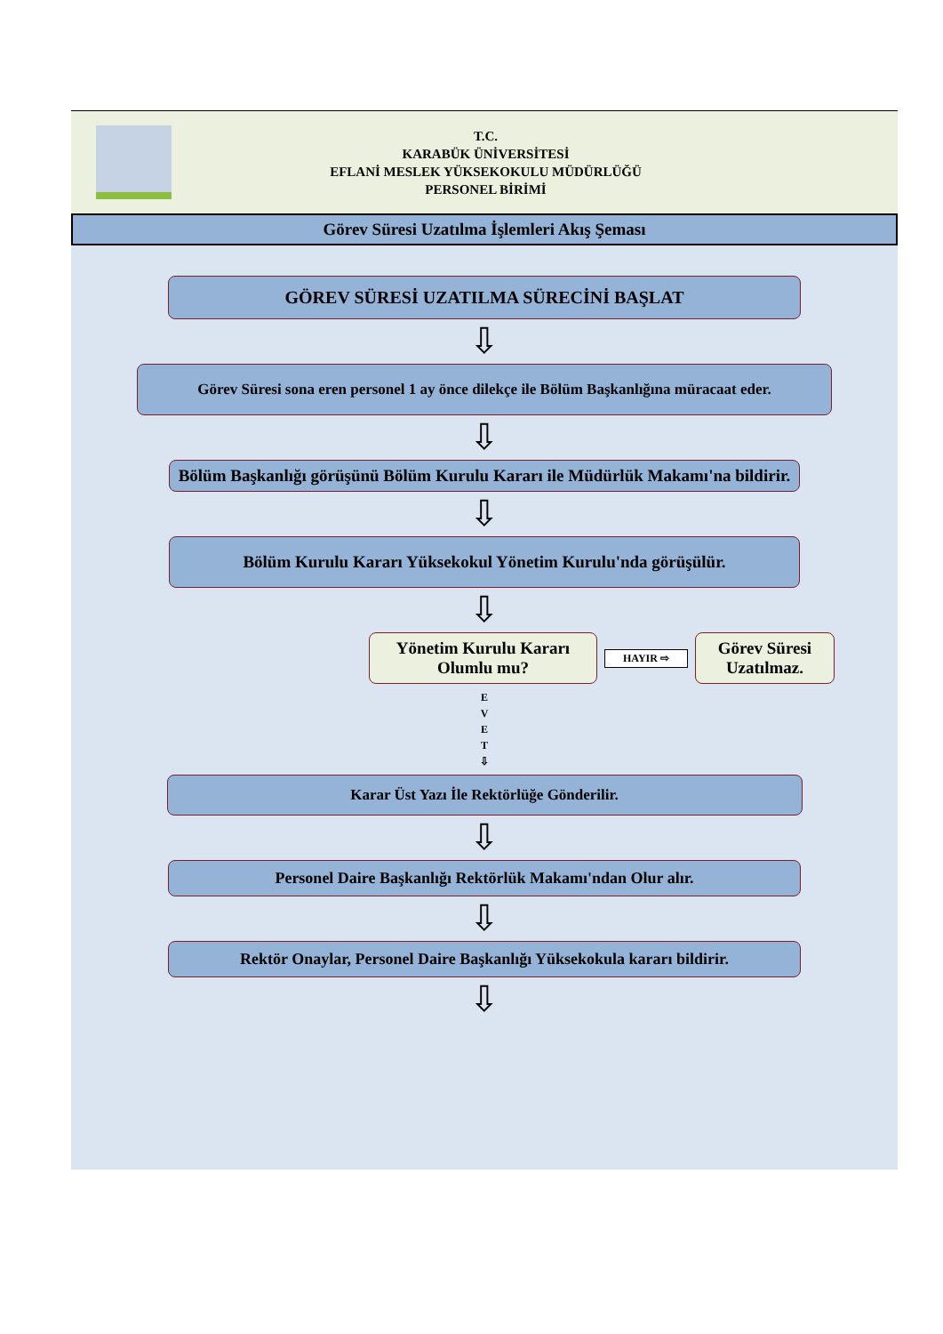T.C.
KARABÜK ÜNİVERSİTESİ
EFLANİ MESLEK YÜKSEKOKULU MÜDÜRLÜĞÜ
PERSONEL BİRİMİ
Görev Süresi Uzatılma İşlemleri Akış Şeması
GÖREV SÜRESİ UZATILMA SÜRECİNİ BAŞLAT
⇩
Görev Süresi sona eren personel 1 ay önce dilekçe ile Bölüm Başkanlığına müracaat eder.
⇩
Bölüm Başkanlığı görüşünü Bölüm Kurulu Kararı ile Müdürlük Makamı'na bildirir.
⇩
Bölüm Kurulu Kararı Yüksekokul Yönetim Kurulu'nda görüşülür.
⇩
Yönetim Kurulu Kararı Olumlu mu?
HAYIR ⇨
Görev Süresi Uzatılmaz.
E
V
E
T
⇩
Karar Üst Yazı İle Rektörlüğe Gönderilir.
⇩
Personel Daire Başkanlığı Rektörlük Makamı'ndan Olur alır.
⇩
Rektör Onaylar, Personel Daire Başkanlığı Yüksekokula kararı bildirir.
⇩